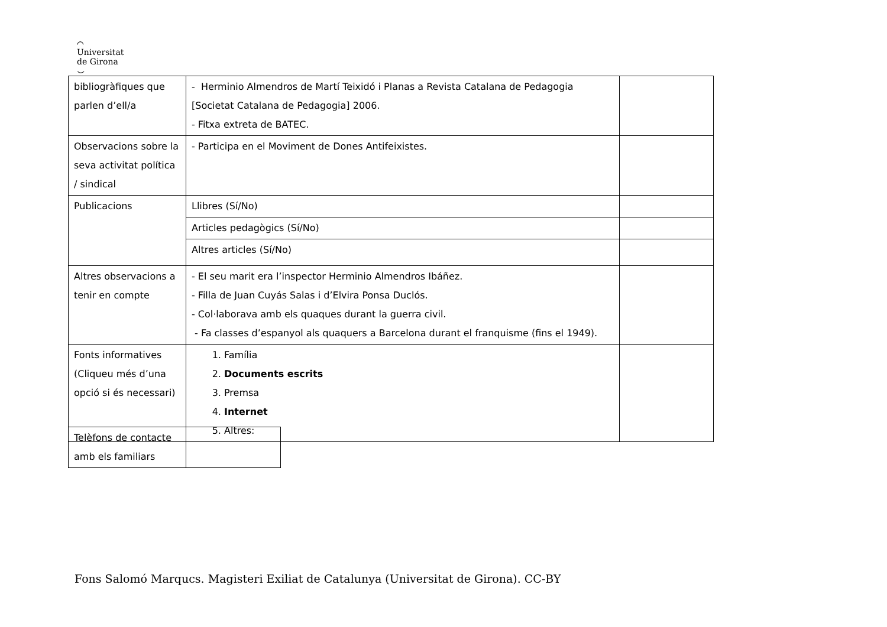⌒
Universitat
de Girona
⌣
| bibliogràfiques que parlen d’ell/a | - Herminio Almendros de Martí Teixidó i Planas a Revista Catalana de Pedagogia [Societat Catalana de Pedagogia] 2006. - Fitxa extreta de BATEC. | |
| Observacions sobre la seva activitat política / sindical | - Participa en el Moviment de Dones Antifeixistes. | |
| Publicacions | Llibres (Sí/No) | |
| | Articles pedagògics (Sí/No) | |
| | Altres articles (Sí/No) | |
| Altres observacions a tenir en compte | - El seu marit era l’inspector Herminio Almendros Ibáñez. - Filla de Juan Cuyás Salas i d’Elvira Ponsa Duclós. - Col·laborava amb els quaques durant la guerra civil. - Fa classes d’espanyol als quaquers a Barcelona durant el franquisme (fins el 1949). | |
| Fonts informatives (Cliqueu més d’una opció si és necessari) | 1. Família 2. Documents escrits 3. Premsa 4. Internet 5. Altres: | |
| Telèfons de contacte amb els familiars | |
Fons Salomó Marqucs. Magisteri Exiliat de Catalunya (Universitat de Girona). CC-BY